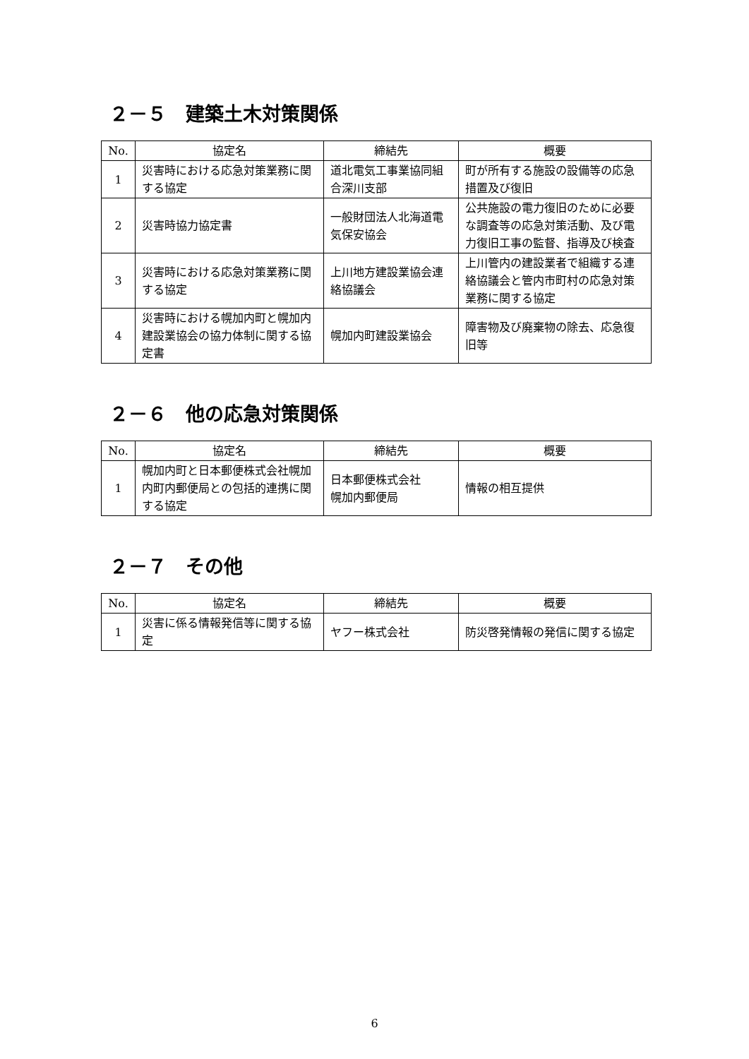２－５　建築土木対策関係
| No. | 協定名 | 締結先 | 概要 |
| --- | --- | --- | --- |
| 1 | 災害時における応急対策業務に関する協定 | 道北電気工事業協同組合深川支部 | 町が所有する施設の設備等の応急措置及び復旧 |
| 2 | 災害時協力協定書 | 一般財団法人北海道電気保安協会 | 公共施設の電力復旧のために必要な調査等の応急対策活動、及び電力復旧工事の監督、指導及び検査 |
| 3 | 災害時における応急対策業務に関する協定 | 上川地方建設業協会連絡協議会 | 上川管内の建設業者で組織する連絡協議会と管内市町村の応急対策業務に関する協定 |
| 4 | 災害時における幌加内町と幌加内建設業協会の協力体制に関する協定書 | 幌加内町建設業協会 | 障害物及び廃棄物の除去、応急復旧等 |
２－６　他の応急対策関係
| No. | 協定名 | 締結先 | 概要 |
| --- | --- | --- | --- |
| 1 | 幌加内町と日本郵便株式会社幌加内町内郵便局との包括的連携に関する協定 | 日本郵便株式会社 幌加内郵便局 | 情報の相互提供 |
２－７　その他
| No. | 協定名 | 締結先 | 概要 |
| --- | --- | --- | --- |
| 1 | 災害に係る情報発信等に関する協定 | ヤフー株式会社 | 防災啓発情報の発信に関する協定 |
6